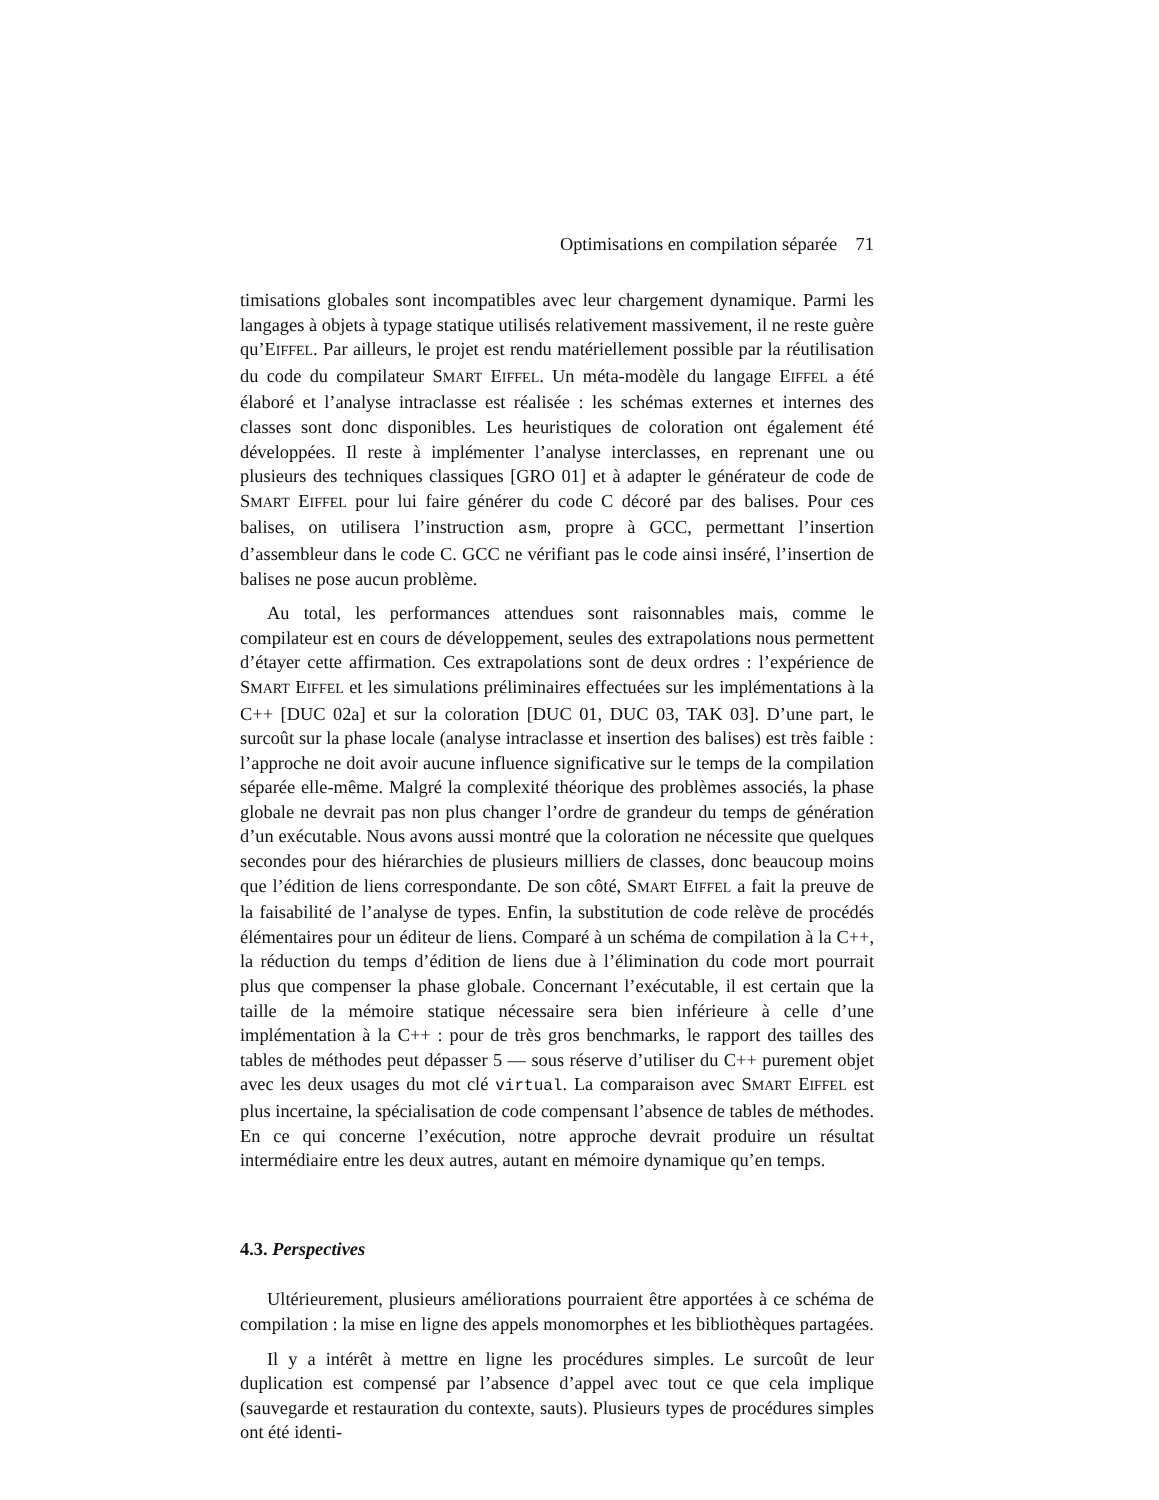Optimisations en compilation séparée 71
timisations globales sont incompatibles avec leur chargement dynamique. Parmi les langages à objets à typage statique utilisés relativement massivement, il ne reste guère qu’EIFFEL. Par ailleurs, le projet est rendu matériellement possible par la réutilisation du code du compilateur SMART EIFFEL. Un méta-modèle du langage EIFFEL a été élaboré et l’analyse intraclasse est réalisée : les schémas externes et internes des classes sont donc disponibles. Les heuristiques de coloration ont également été développées. Il reste à implémenter l’analyse interclasses, en reprenant une ou plusieurs des techniques classiques [GRO 01] et à adapter le générateur de code de SMART EIFFEL pour lui faire générer du code C décoré par des balises. Pour ces balises, on utilisera l’instruction asm, propre à GCC, permettant l’insertion d’assembleur dans le code C. GCC ne vérifiant pas le code ainsi inséré, l’insertion de balises ne pose aucun problème.
Au total, les performances attendues sont raisonnables mais, comme le compilateur est en cours de développement, seules des extrapolations nous permettent d’étayer cette affirmation. Ces extrapolations sont de deux ordres : l’expérience de SMART EIFFEL et les simulations préliminaires effectuées sur les implémentations à la C++ [DUC 02a] et sur la coloration [DUC 01, DUC 03, TAK 03]. D’une part, le surcoût sur la phase locale (analyse intraclasse et insertion des balises) est très faible : l’approche ne doit avoir aucune influence significative sur le temps de la compilation séparée elle-même. Malgré la complexité théorique des problèmes associés, la phase globale ne devrait pas non plus changer l’ordre de grandeur du temps de génération d’un exécutable. Nous avons aussi montré que la coloration ne nécessite que quelques secondes pour des hiérarchies de plusieurs milliers de classes, donc beaucoup moins que l’édition de liens correspondante. De son côté, SMART EIFFEL a fait la preuve de la faisabilité de l’analyse de types. Enfin, la substitution de code relève de procédés élémentaires pour un éditeur de liens. Comparé à un schéma de compilation à la C++, la réduction du temps d’édition de liens due à l’élimination du code mort pourrait plus que compenser la phase globale. Concernant l’exécutable, il est certain que la taille de la mémoire statique nécessaire sera bien inférieure à celle d’une implémentation à la C++ : pour de très gros benchmarks, le rapport des tailles des tables de méthodes peut dépasser 5 — sous réserve d’utiliser du C++ purement objet avec les deux usages du mot clé virtual. La comparaison avec SMART EIFFEL est plus incertaine, la spécialisation de code compensant l’absence de tables de méthodes. En ce qui concerne l’exécution, notre approche devrait produire un résultat intermédiaire entre les deux autres, autant en mémoire dynamique qu’en temps.
4.3. Perspectives
Ultérieurement, plusieurs améliorations pourraient être apportées à ce schéma de compilation : la mise en ligne des appels monomorphes et les bibliothèques partagées.
Il y a intérêt à mettre en ligne les procédures simples. Le surcoût de leur duplication est compensé par l’absence d’appel avec tout ce que cela implique (sauvegarde et restauration du contexte, sauts). Plusieurs types de procédures simples ont été identi-